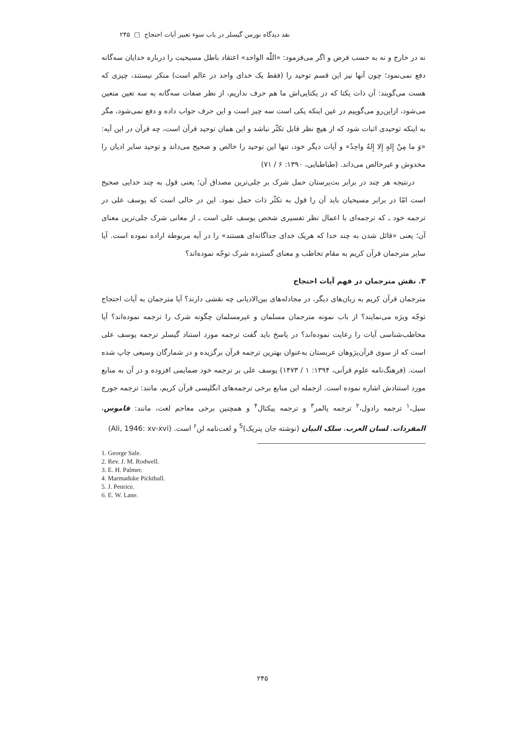نقد دیدگاه نورمن گیسلر در باب سوء تعبیر آیات احتجاج □ ۲۴۵
نه در خارج و نه به حسب فرض و اگر می‌فرمود: «اللّٰه الواحد» اعتقاد باطل مسیحیت را درباره خدایان سه‌گانه دفع نمی‌نمود؛ چون آنها نیز این قسم توحید را (فقط یک خدای واحد در عالم است) منکر نیستند، چیزی که هست می‌گویند: آن ذات یکتا که در یکتایی‌اش ما هم حرف نداریم، از نظر صفات سه‌گانه به سه تعین متعین می‌شود، ازاین‌رو می‌گوییم در عین اینکه یکی است سه چیز است و این حرف جواب داده و دفع نمی‌شود، مگر به اینکه توحیدی اثبات شود که از هیچ نظر قابل تکثّر نباشد و این همان توحید قرآن است، چه قرآن در این آیه: «وَ ما مِنْ إِلهٍ إِلا إِلهٌ واحِدٌ» و آیات دیگر خود، تنها این توحید را خالص و صحیح می‌داند و توحید سایر ادیان را مخدوش و غیرخالص می‌داند. (طباطبایی، ۱۳۹۰: ۶ / ۷۱)
درنتیجه هر چند در برابر بت‌پرستان حمل شرک بر جلی‌ترین مصداق آن؛ یعنی قول به چند خدایی صحیح است امّا در برابر مسیحیان باید آن را قول به تکثّر ذات حمل نمود. این در حالی است که یوسف علی در ترجمه خود ـ که ترجمه‌ای با اعمال نظر تفسیری شخص یوسف علی است ـ از معانی شرک جلی‌ترین معنای آن؛ یعنی «قائل شدن به چند خدا که هریک خدای جداگانه‌ای هستند» را در آیه مربوطه اراده نموده است. آیا سایر مترجمان قرآن کریم به مقام تخاطب و معنای گسترده شرک توجّه نموده‌اند؟
۳. نقش مترجمان در فهم آیات احتجاج
مترجمان قرآن کریم به زبان‌های دیگر، در مجادله‌های بین‌الادیانی چه نقشی دارند؟ آیا مترجمان به آیات احتجاج توجّه ویژه می‌نمایند؟ از باب نمونه مترجمان مسلمان و غیرمسلمان چگونه شرک را ترجمه نموده‌اند؟ آیا مخاطب‌شناسی آیات را رعایت نموده‌اند؟ در پاسخ باید گفت ترجمه مورد استناد گیسلر ترجمه یوسف علی است که از سوی قرآن‌پژوهان عربستان به‌عنوان بهترین ترجمه قرآن برگزیده و در شمارگان وسیعی چاپ شده است. (فرهنگ‌نامه علوم قرآنی، ۱۳۹۴: ۱ / ۱۴۷۳) یوسف علی بر ترجمه خود ضمایمی افزوده و در آن به منابع مورد استنادش اشاره نموده است. ازجمله این منابع برخی ترجمه‌های انگلیسی قرآن کریم، مانند: ترجمه جورج سیل،<sup>۱</sup> ترجمه رادول،<sup>۲</sup> ترجمه پالمر<sup>۳</sup> و ترجمه پیکتال<sup>۴</sup> و همچنین برخی معاجم لغت، مانند: قاموس، المفردات، لسان العرب، سلک البیان (نوشته جان پنریک)<sup>5</sup> و لغت‌نامه لن<sup>۶</sup> است. (Ali, 1946: xv-xvi)
1. George Sale.
2. Rev. J. M. Rodwell.
3. E. H. Palmer.
4. Marmaduke Pickthall.
5. J. Penrice.
6. E. W. Lane.
۲۴۵